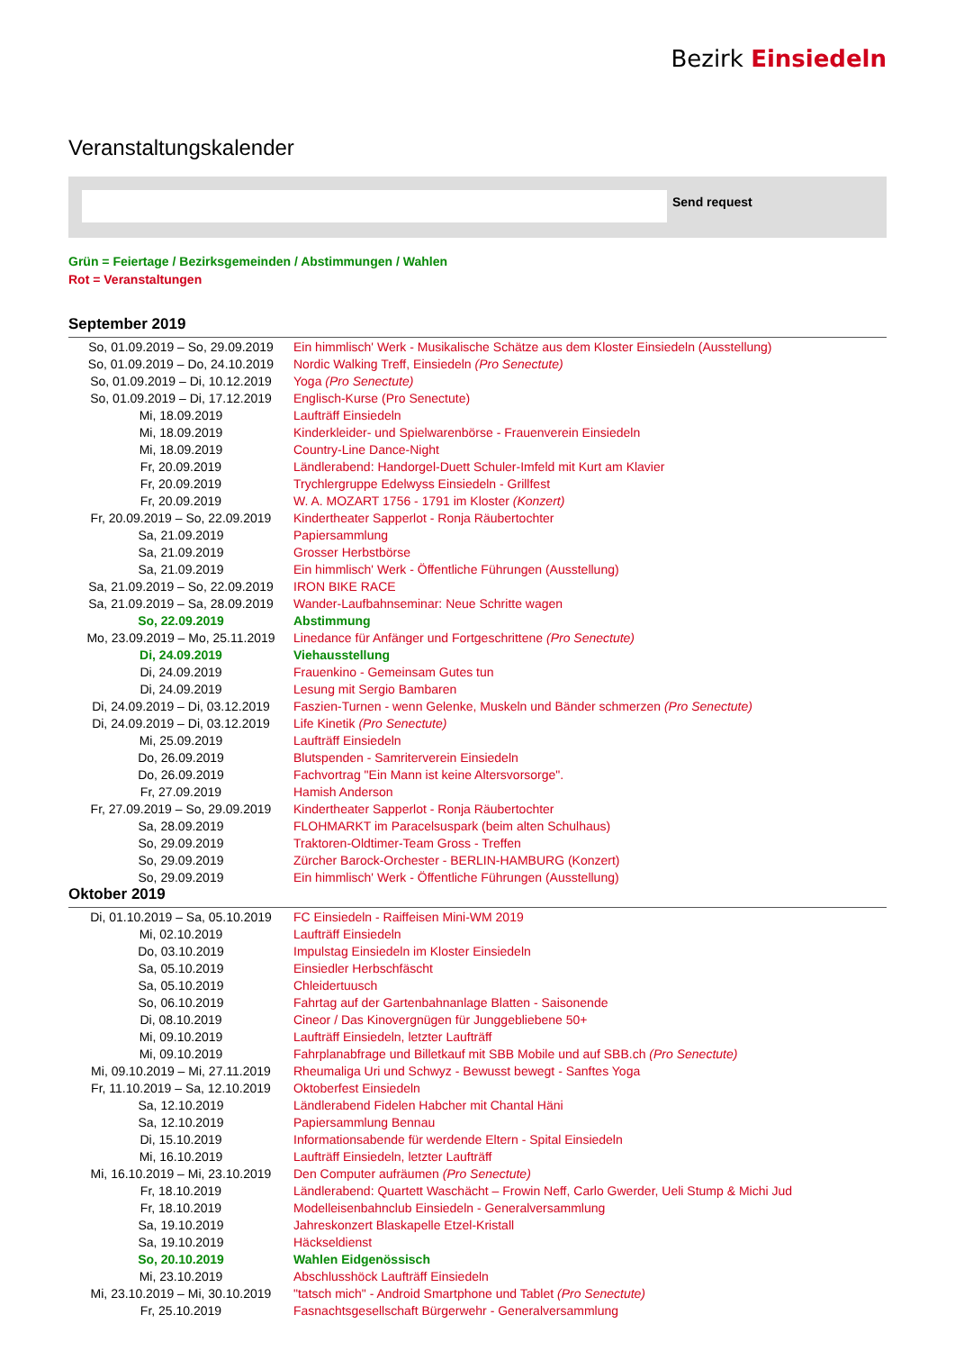Bezirk Einsiedeln
Veranstaltungskalender
Send request
Grün = Feiertage / Bezirksgemeinden / Abstimmungen / Wahlen
Rot = Veranstaltungen
September 2019
| So, 01.09.2019 – So, 29.09.2019 | Ein himmlisch' Werk - Musikalische Schätze aus dem Kloster Einsiedeln (Ausstellung) |
| So, 01.09.2019 – Do, 24.10.2019 | Nordic Walking Treff, Einsiedeln (Pro Senectute) |
| So, 01.09.2019 – Di, 10.12.2019 | Yoga (Pro Senectute) |
| So, 01.09.2019 – Di, 17.12.2019 | Englisch-Kurse (Pro Senectute) |
| Mi, 18.09.2019 | Laufträff Einsiedeln |
| Mi, 18.09.2019 | Kinderkleider- und Spielwarenbörse - Frauenverein Einsiedeln |
| Mi, 18.09.2019 | Country-Line Dance-Night |
| Fr, 20.09.2019 | Ländlerabend: Handorgel-Duett Schuler-Imfeld mit Kurt am Klavier |
| Fr, 20.09.2019 | Trychlergruppe Edelwyss Einsiedeln - Grillfest |
| Fr, 20.09.2019 | W. A. MOZART 1756 - 1791 im Kloster (Konzert) |
| Fr, 20.09.2019 – So, 22.09.2019 | Kindertheater Sapperlot - Ronja Räubertochter |
| Sa, 21.09.2019 | Papiersammlung |
| Sa, 21.09.2019 | Grosser Herbstbörse |
| Sa, 21.09.2019 | Ein himmlisch' Werk - Öffentliche Führungen (Ausstellung) |
| Sa, 21.09.2019 – So, 22.09.2019 | IRON BIKE RACE |
| Sa, 21.09.2019 – Sa, 28.09.2019 | Wander-Laufbahnseminar: Neue Schritte wagen |
| So, 22.09.2019 | Abstimmung |
| Mo, 23.09.2019 – Mo, 25.11.2019 | Linedance für Anfänger und Fortgeschrittene (Pro Senectute) |
| Di, 24.09.2019 | Viehausstellung |
| Di, 24.09.2019 | Frauenkino - Gemeinsam Gutes tun |
| Di, 24.09.2019 | Lesung mit Sergio Bambaren |
| Di, 24.09.2019 – Di, 03.12.2019 | Faszien-Turnen - wenn Gelenke, Muskeln und Bänder schmerzen (Pro Senectute) |
| Di, 24.09.2019 – Di, 03.12.2019 | Life Kinetik (Pro Senectute) |
| Mi, 25.09.2019 | Laufträff Einsiedeln |
| Do, 26.09.2019 | Blutspenden - Samriterverein Einsiedeln |
| Do, 26.09.2019 | Fachvortrag "Ein Mann ist keine Altersvorsorge". |
| Fr, 27.09.2019 | Hamish Anderson |
| Fr, 27.09.2019 – So, 29.09.2019 | Kindertheater Sapperlot - Ronja Räubertochter |
| Sa, 28.09.2019 | FLOHMARKT im Paracelsuspark (beim alten Schulhaus) |
| So, 29.09.2019 | Traktoren-Oldtimer-Team Gross - Treffen |
| So, 29.09.2019 | Zürcher Barock-Orchester - BERLIN-HAMBURG (Konzert) |
| So, 29.09.2019 | Ein himmlisch' Werk - Öffentliche Führungen (Ausstellung) |
Oktober 2019
| Di, 01.10.2019 – Sa, 05.10.2019 | FC Einsiedeln - Raiffeisen Mini-WM 2019 |
| Mi, 02.10.2019 | Laufträff Einsiedeln |
| Do, 03.10.2019 | Impulstag Einsiedeln im Kloster Einsiedeln |
| Sa, 05.10.2019 | Einsiedler Herbschfäscht |
| Sa, 05.10.2019 | Chleidertuusch |
| So, 06.10.2019 | Fahrtag auf der Gartenbahnanlage Blatten - Saisonende |
| Di, 08.10.2019 | Cineor / Das Kinovergnügen für Junggebliebene 50+ |
| Mi, 09.10.2019 | Laufträff Einsiedeln, letzter Laufträff |
| Mi, 09.10.2019 | Fahrplanabfrage und Billetkauf mit SBB Mobile und auf SBB.ch (Pro Senectute) |
| Mi, 09.10.2019 – Mi, 27.11.2019 | Rheumaliga Uri und Schwyz - Bewusst bewegt - Sanftes Yoga |
| Fr, 11.10.2019 – Sa, 12.10.2019 | Oktoberfest Einsiedeln |
| Sa, 12.10.2019 | Ländlerabend Fidelen Habcher mit Chantal Häni |
| Sa, 12.10.2019 | Papiersammlung Bennau |
| Di, 15.10.2019 | Informationsabende für werdende Eltern - Spital Einsiedeln |
| Mi, 16.10.2019 | Laufträff Einsiedeln, letzter Laufträff |
| Mi, 16.10.2019 – Mi, 23.10.2019 | Den Computer aufräumen (Pro Senectute) |
| Fr, 18.10.2019 | Ländlerabend: Quartett Waschächt – Frowin Neff, Carlo Gwerder, Ueli Stump & Michi Jud |
| Fr, 18.10.2019 | Modelleisenbahnclub Einsiedeln - Generalversammlung |
| Sa, 19.10.2019 | Jahreskonzert Blaskapelle Etzel-Kristall |
| Sa, 19.10.2019 | Häckseldienst |
| So, 20.10.2019 | Wahlen Eidgenössisch |
| Mi, 23.10.2019 | Abschlusshöck Laufträff Einsiedeln |
| Mi, 23.10.2019 – Mi, 30.10.2019 | "tatsch mich" - Android Smartphone und Tablet (Pro Senectute) |
| Fr, 25.10.2019 | Fasnachtsgesellschaft Bürgerwehr - Generalversammlung |